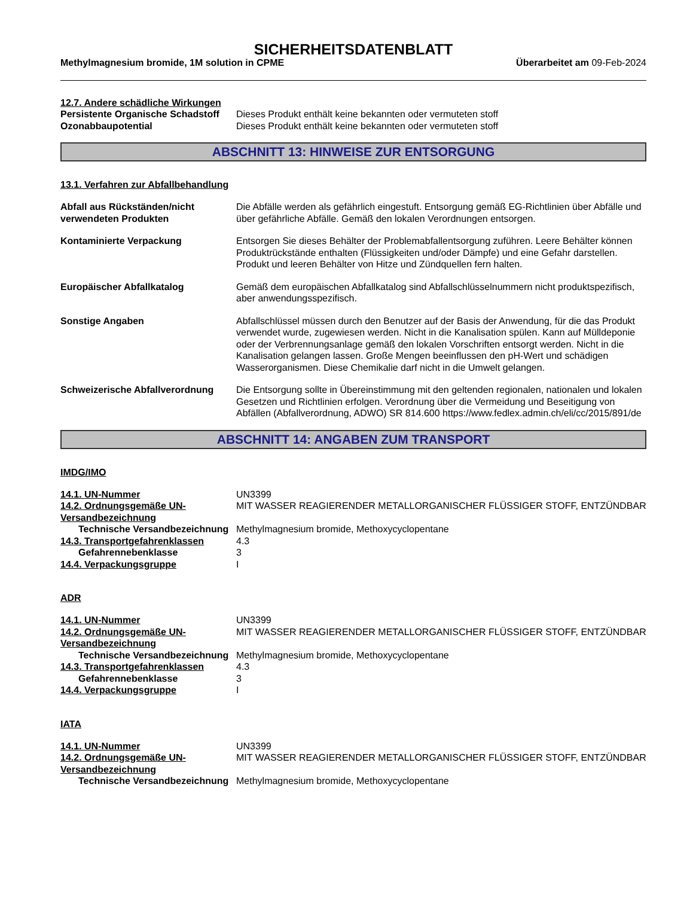SICHERHEITSDATENBLATT
Methylmagnesium bromide, 1M solution in CPME Überarbeitet am 09-Feb-2024
12.7. Andere schädliche Wirkungen
Persistente Organische Schadstoff
Dieses Produkt enthält keine bekannten oder vermuteten stoff
Ozonabbaupotential Dieses Produkt enthält keine bekannten oder vermuteten stoff
ABSCHNITT 13: HINWEISE ZUR ENTSORGUNG
13.1. Verfahren zur Abfallbehandlung
Abfall aus Rückständen/nicht verwendeten Produkten
Die Abfälle werden als gefährlich eingestuft. Entsorgung gemäß EG-Richtlinien über Abfälle und über gefährliche Abfälle. Gemäß den lokalen Verordnungen entsorgen.
Kontaminierte Verpackung Entsorgen Sie dieses Behälter der Problemabfallentsorgung zuführen. Leere Behälter können Produktrückstände enthalten (Flüssigkeiten und/oder Dämpfe) und eine Gefahr darstellen. Produkt und leeren Behälter von Hitze und Zündquellen fern halten.
Europäischer Abfallkatalog Gemäß dem europäischen Abfallkatalog sind Abfallschlüsselnummern nicht produktspezifisch, aber anwendungsspezifisch.
Sonstige Angaben Abfallschlüssel müssen durch den Benutzer auf der Basis der Anwendung, für die das Produkt verwendet wurde, zugewiesen werden. Nicht in die Kanalisation spülen. Kann auf Mülldeponie oder der Verbrennungsanlage gemäß den lokalen Vorschriften entsorgt werden. Nicht in die Kanalisation gelangen lassen. Große Mengen beeinflussen den pH-Wert und schädigen Wasserorganismen. Diese Chemikalie darf nicht in die Umwelt gelangen.
Schweizerische Abfallverordnung
Die Entsorgung sollte in Übereinstimmung mit den geltenden regionalen, nationalen und lokalen Gesetzen und Richtlinien erfolgen. Verordnung über die Vermeidung und Beseitigung von Abfällen (Abfallverordnung, ADWO) SR 814.600 https://www.fedlex.admin.ch/eli/cc/2015/891/de
ABSCHNITT 14: ANGABEN ZUM TRANSPORT
IMDG/IMO
14.1. UN-Nummer UN3399
14.2. Ordnungsgemäße UN-Versandbezeichnung
MIT WASSER REAGIERENDER METALLORGANISCHER FLÜSSIGER STOFF, ENTZÜNDBAR
Technische Versandbezeichnung
Methylmagnesium bromide, Methoxycyclopentane
14.3. Transportgefahrenklassen 4.3
Gefahrennebenklasse 3
14.4. Verpackungsgruppe I
ADR
14.1. UN-Nummer UN3399
14.2. Ordnungsgemäße UN-Versandbezeichnung
MIT WASSER REAGIERENDER METALLORGANISCHER FLÜSSIGER STOFF, ENTZÜNDBAR
Technische Versandbezeichnung
Methylmagnesium bromide, Methoxycyclopentane
14.3. Transportgefahrenklassen 4.3
Gefahrennebenklasse 3
14.4. Verpackungsgruppe I
IATA
14.1. UN-Nummer UN3399
14.2. Ordnungsgemäße UN-Versandbezeichnung
MIT WASSER REAGIERENDER METALLORGANISCHER FLÜSSIGER STOFF, ENTZÜNDBAR
Technische Versandbezeichnung
Methylmagnesium bromide, Methoxycyclopentane